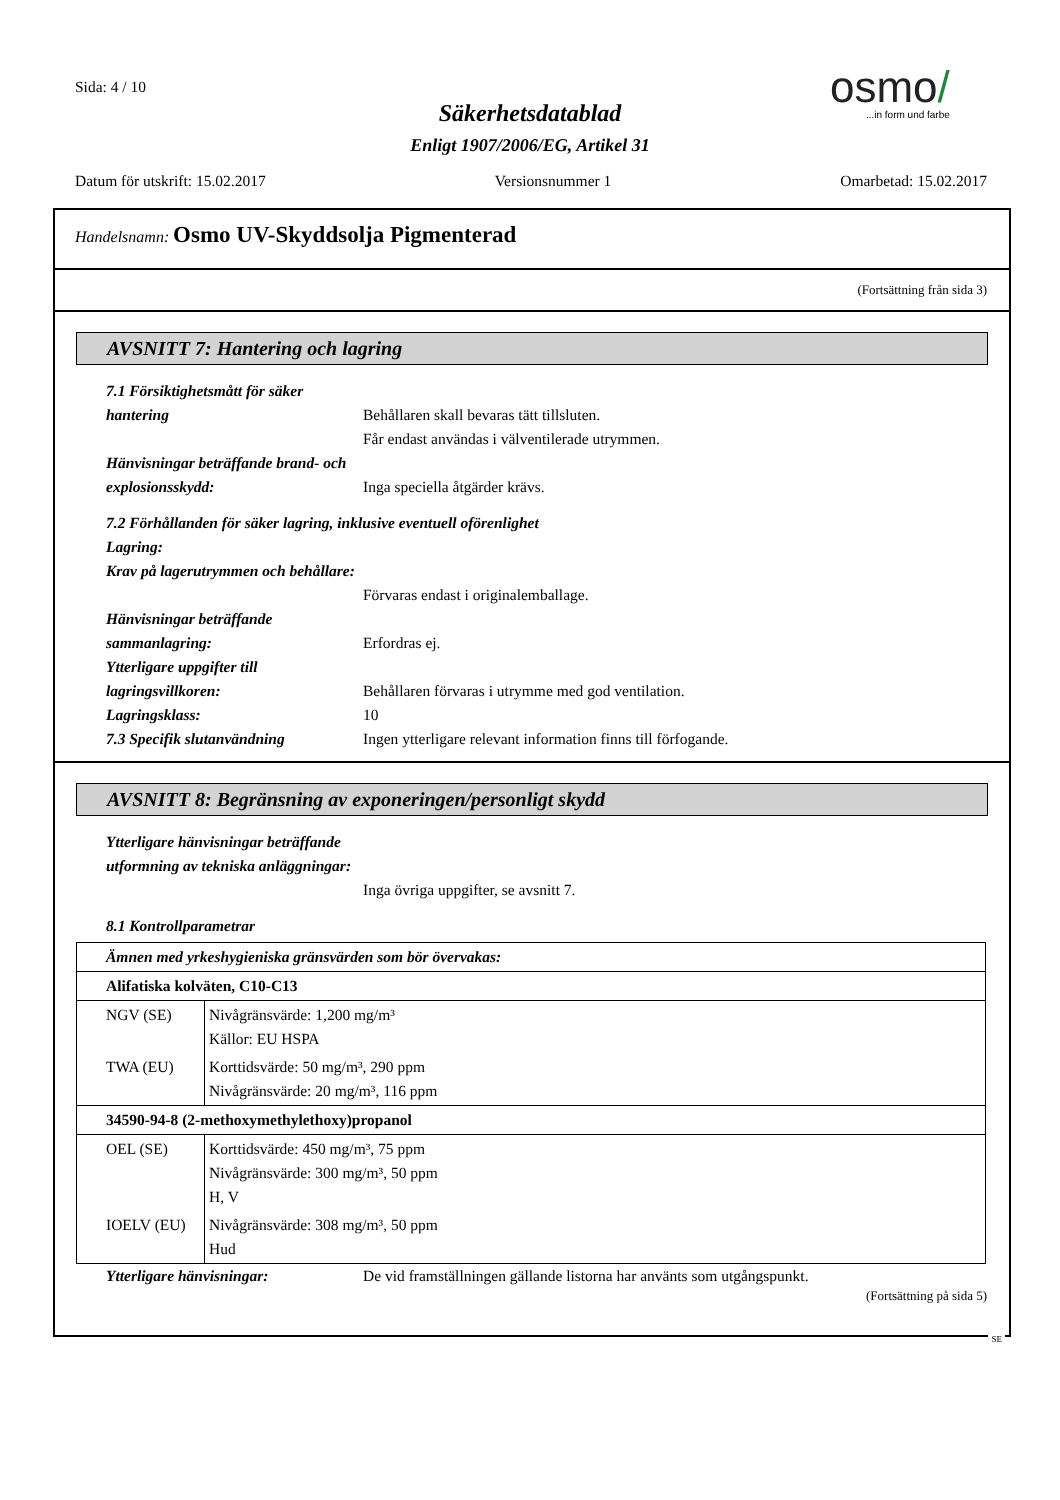Sida: 4 / 10
osmo/
...in form und farbe
Säkerhetsdatablad
Enligt 1907/2006/EG, Artikel 31
Datum för utskrift: 15.02.2017 Versionsnummer 1 Omarbetad: 15.02.2017
Handelsnamn: Osmo UV-Skyddsolja Pigmenterad
(Fortsättning från sida 3)
AVSNITT 7: Hantering och lagring
7.1 Försiktighetsmått för säker hantering
Behållaren skall bevaras tätt tillsluten.
Får endast användas i välventilerade utrymmen.
Hänvisningar beträffande brand- och explosionsskydd:
Inga speciella åtgärder krävs.
7.2 Förhållanden för säker lagring, inklusive eventuell oförenlighet
Lagring:
Krav på lagerutrymmen och behållare:
Förvaras endast i originalemballage.
Hänvisningar beträffande sammanlagring:
Erfordras ej.
Ytterligare uppgifter till lagringsvillkoren:
Behållaren förvaras i utrymme med god ventilation.
Lagringsklass: 10
7.3 Specifik slutanvändning Ingen ytterligare relevant information finns till förfogande.
AVSNITT 8: Begränsning av exponeringen/personligt skydd
Ytterligare hänvisningar beträffande utformning av tekniska anläggningar:
Inga övriga uppgifter, se avsnitt 7.
8.1 Kontrollparametrar
| Ämnen med yrkeshygieniska gränsvärden som bör övervakas: | |
| Alifatiska kolväten, C10-C13 | |
| NGV (SE) | Nivågränsvärde: 1,200 mg/m³ Källor: EU HSPA |
| TWA (EU) | Korttidsvärde: 50 mg/m³, 290 ppm Nivågränsvärde: 20 mg/m³, 116 ppm |
| 34590-94-8 (2-methoxymethylethoxy)propanol | |
| OEL (SE) | Korttidsvärde: 450 mg/m³, 75 ppm Nivågränsvärde: 300 mg/m³, 50 ppm H, V |
| IOELV (EU) | Nivågränsvärde: 308 mg/m³, 50 ppm Hud |
Ytterligare hänvisningar: De vid framställningen gällande listorna har använts som utgångspunkt.
(Fortsättning på sida 5)
SE